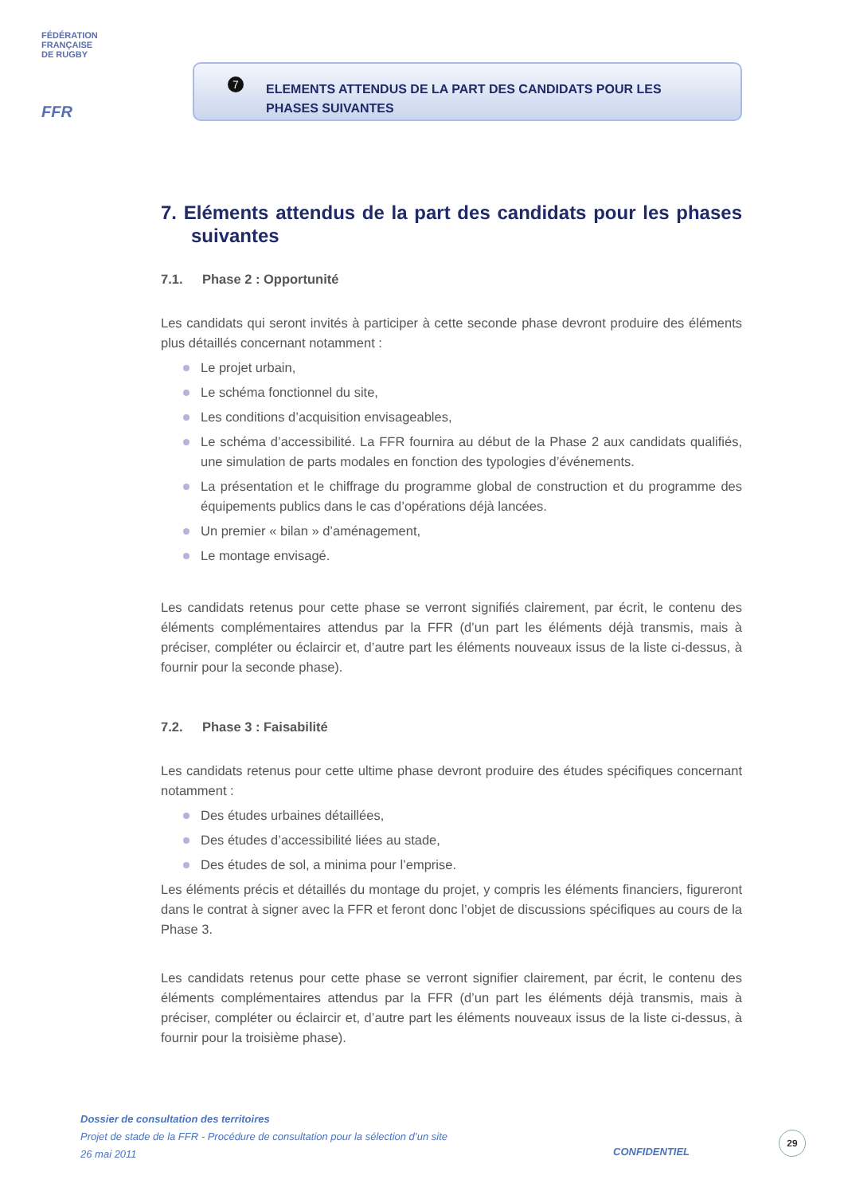FÉDÉRATION
FRANÇAISE
DE RUGBY
FFR
7
ELEMENTS ATTENDUS DE LA PART DES CANDIDATS POUR LES
PHASES SUIVANTES
7. Eléments attendus de la part des candidats pour les phases suivantes
7.1. Phase 2 : Opportunité
Les candidats qui seront invités à participer à cette seconde phase devront produire des éléments plus détaillés concernant notamment :
Le projet urbain,
Le schéma fonctionnel du site,
Les conditions d’acquisition envisageables,
Le schéma d’accessibilité. La FFR fournira au début de la Phase 2 aux candidats qualifiés, une simulation de parts modales en fonction des typologies d’événements.
La présentation et le chiffrage du programme global de construction et du programme des équipements publics dans le cas d’opérations déjà lancées.
Un premier « bilan » d’aménagement,
Le montage envisagé.
Les candidats retenus pour cette phase se verront signifiés clairement, par écrit, le contenu des éléments complémentaires attendus par la FFR (d’un part les éléments déjà transmis, mais à préciser, compléter ou éclaircir et, d’autre part les éléments nouveaux issus de la liste ci-dessus, à fournir pour la seconde phase).
7.2. Phase 3 : Faisabilité
Les candidats retenus pour cette ultime phase devront produire des études spécifiques concernant notamment :
Des études urbaines détaillées,
Des études d’accessibilité liées au stade,
Des études de sol, a minima pour l’emprise.
Les éléments précis et détaillés du montage du projet, y compris les éléments financiers, figureront dans le contrat à signer avec la FFR et feront donc l’objet de discussions spécifiques au cours de la Phase 3.
Les candidats retenus pour cette phase se verront signifier clairement, par écrit, le contenu des éléments complémentaires attendus par la FFR (d’un part les éléments déjà transmis, mais à préciser, compléter ou éclaircir et, d’autre part les éléments nouveaux issus de la liste ci-dessus, à fournir pour la troisième phase).
Dossier de consultation des territoires
Projet de stade de la FFR - Procédure de consultation pour la sélection d’un site
26 mai 2011
CONFIDENTIEL
29